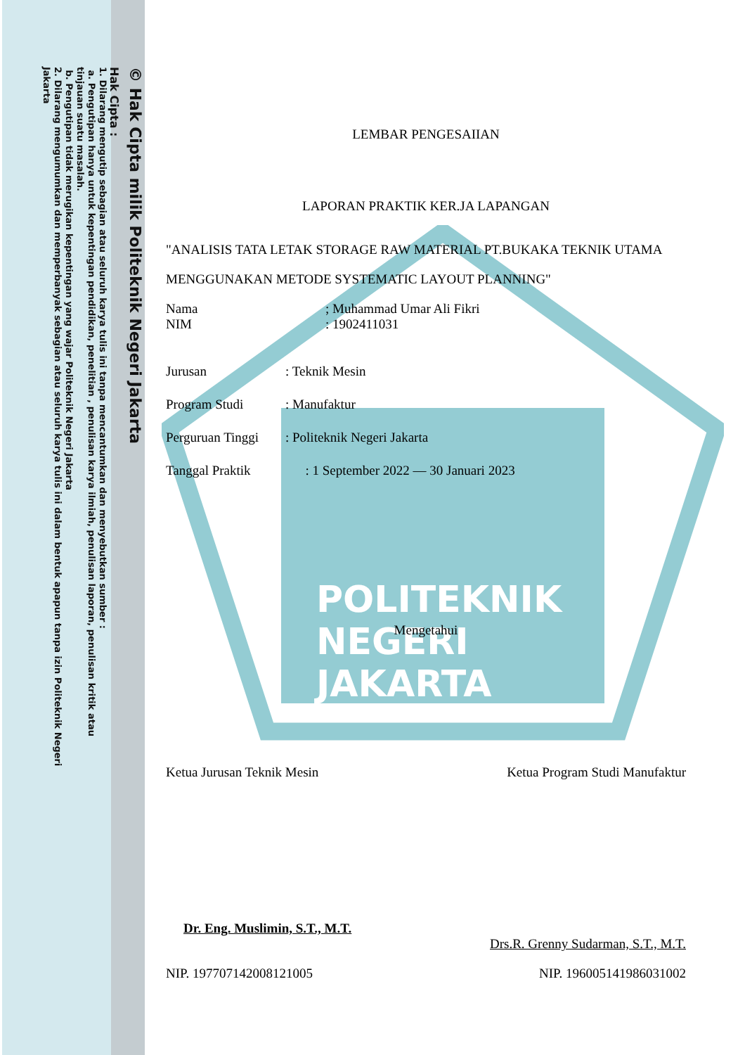© Hak Cipta milik Politeknik Negeri Jakarta
Hak Cipta :
1. Dilarang mengutip sebagian atau seluruh karya tulis ini tanpa mencantumkan dan menyebutkan sumber :
a. Pengutipan hanya untuk kepentingan pendidikan, penelitian , penulisan karya ilmiah, penulisan laporan, penulisan kritik atau tinjauan suatu masalah.
b. Pengutipan tidak merugikan kepentingan yang wajar Politeknik Negeri Jakarta
2. Dilarang mengumumkan dan memperbanyak sebagian atau seluruh karya tulis ini dalam bentuk apapun tanpa izin Politeknik Negeri Jakarta
POLITEKNIK
NEGERI
JAKARTA
LEMBAR PENGESAIIAN
LAPORAN PRAKTIK KER.JA LAPANGAN
"ANALISIS TATA LETAK STORAGE RAW MATERIAL PT.BUKAKA TEKNIK UTAMA MENGGUNAKAN METODE SYSTEMATIC LAYOUT PLANNING"
Nama ; Muhammad Umar Ali Fikri
NIM : 1902411031
Jurusan: Teknik Mesin
Program Studi: Manufaktur
Perguruan Tinggi: Politeknik Negeri Jakarta
Tanggal Praktik : 1 September 2022 — 30 Januari 2023
Mengetahui
Ketua Jurusan Teknik Mesin Ketua Program Studi Manufaktur
Dr. Eng. Muslimin, S.T., M.T. Drs.R. Grenny Sudarman, S.T., M.T.
NIP. 197707142008121005 NIP. 196005141986031002